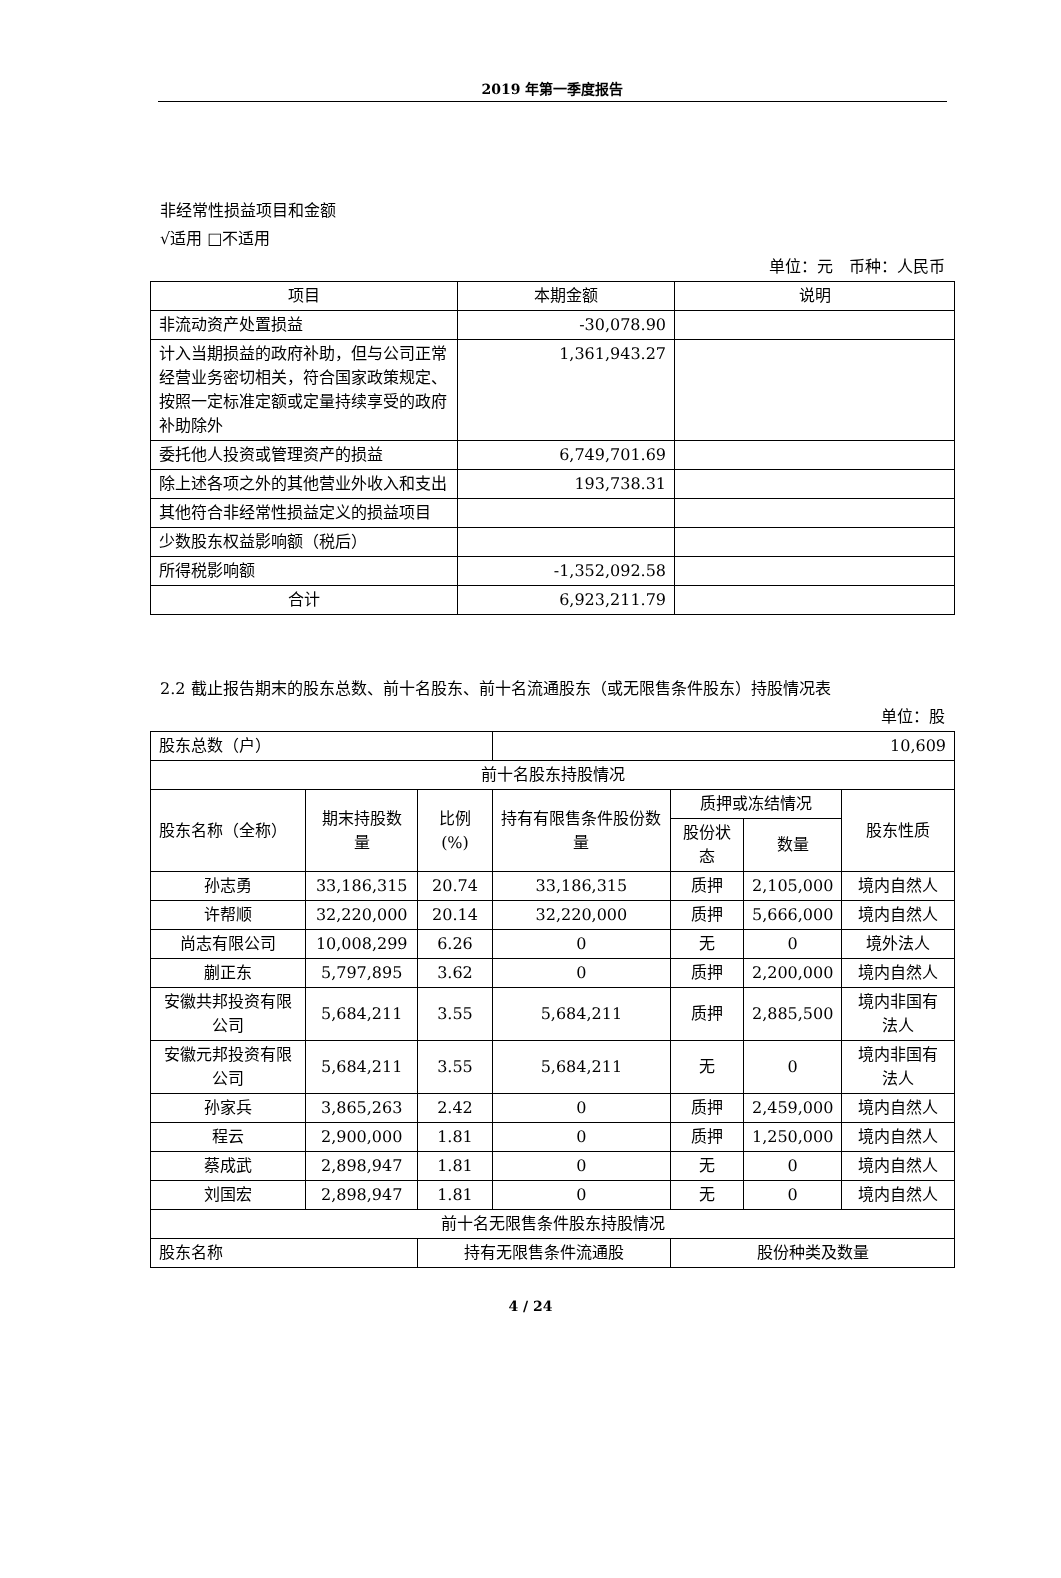2019 年第一季度报告
非经常性损益项目和金额
√适用 □不适用
单位：元　币种：人民币
| 项目 | 本期金额 | 说明 |
| --- | --- | --- |
| 非流动资产处置损益 | -30,078.90 | |
| 计入当期损益的政府补助，但与公司正常经营业务密切相关，符合国家政策规定、按照一定标准定额或定量持续享受的政府补助除外 | 1,361,943.27 | |
| 委托他人投资或管理资产的损益 | 6,749,701.69 | |
| 除上述各项之外的其他营业外收入和支出 | 193,738.31 | |
| 其他符合非经常性损益定义的损益项目 | | |
| 少数股东权益影响额（税后） | | |
| 所得税影响额 | -1,352,092.58 | |
| 合计 | 6,923,211.79 | |
2.2 截止报告期末的股东总数、前十名股东、前十名流通股东（或无限售条件股东）持股情况表
单位：股
| 股东总数（户） | | | 10,609 | | | |
| 前十名股东持股情况 | | | | | | |
| 股东名称（全称） | 期末持股数量 | 比例(%) | 持有有限售条件股份数量 | 质押或冻结情况 | | 股东性质 |
| | | | | 股份状态 | 数量 | |
| 孙志勇 | 33,186,315 | 20.74 | 33,186,315 | 质押 | 2,105,000 | 境内自然人 |
| 许帮顺 | 32,220,000 | 20.14 | 32,220,000 | 质押 | 5,666,000 | 境内自然人 |
| 尚志有限公司 | 10,008,299 | 6.26 | 0 | 无 | 0 | 境外法人 |
| 蒯正东 | 5,797,895 | 3.62 | 0 | 质押 | 2,200,000 | 境内自然人 |
| 安徽共邦投资有限公司 | 5,684,211 | 3.55 | 5,684,211 | 质押 | 2,885,500 | 境内非国有法人 |
| 安徽元邦投资有限公司 | 5,684,211 | 3.55 | 5,684,211 | 无 | 0 | 境内非国有法人 |
| 孙家兵 | 3,865,263 | 2.42 | 0 | 质押 | 2,459,000 | 境内自然人 |
| 程云 | 2,900,000 | 1.81 | 0 | 质押 | 1,250,000 | 境内自然人 |
| 蔡成武 | 2,898,947 | 1.81 | 0 | 无 | 0 | 境内自然人 |
| 刘国宏 | 2,898,947 | 1.81 | 0 | 无 | 0 | 境内自然人 |
| 前十名无限售条件股东持股情况 | | | | | | |
| 股东名称 | | 持有无限售条件流通股 | | 股份种类及数量 | | |
4 / 24